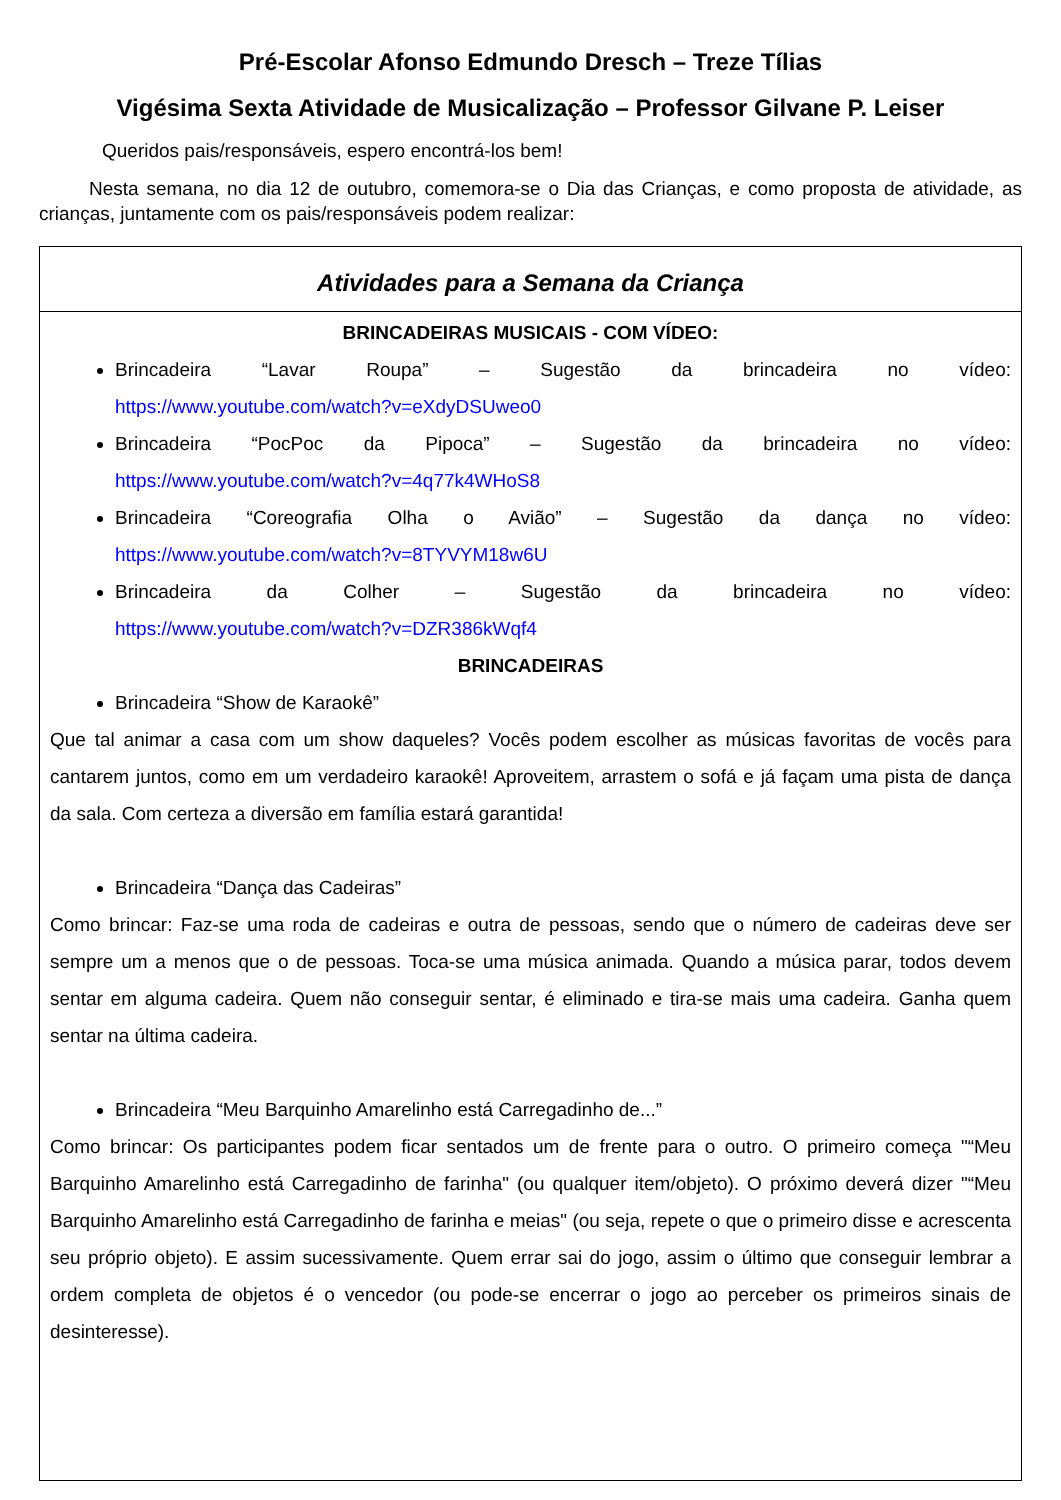Pré-Escolar Afonso Edmundo Dresch – Treze Tílias
Vigésima Sexta Atividade de Musicalização – Professor Gilvane P. Leiser
Queridos pais/responsáveis, espero encontrá-los bem!
Nesta semana, no dia 12 de outubro, comemora-se o Dia das Crianças, e como proposta de atividade, as crianças, juntamente com os pais/responsáveis podem realizar:
Atividades para a Semana da Criança
BRINCADEIRAS MUSICAIS - COM VÍDEO:
Brincadeira “Lavar Roupa” – Sugestão da brincadeira no vídeo:
https://www.youtube.com/watch?v=eXdyDSUweo0
Brincadeira “PocPoc da Pipoca” – Sugestão da brincadeira no vídeo:
https://www.youtube.com/watch?v=4q77k4WHoS8
Brincadeira “Coreografia Olha o Avião” – Sugestão da dança no vídeo:
https://www.youtube.com/watch?v=8TYVYM18w6U
Brincadeira da Colher – Sugestão da brincadeira no vídeo:
https://www.youtube.com/watch?v=DZR386kWqf4
BRINCADEIRAS
Brincadeira “Show de Karaokê”
Que tal animar a casa com um show daqueles? Vocês podem escolher as músicas favoritas de vocês para cantarem juntos, como em um verdadeiro karaokê! Aproveitem, arrastem o sofá e já façam uma pista de dança da sala. Com certeza a diversão em família estará garantida!
Brincadeira “Dança das Cadeiras”
Como brincar: Faz-se uma roda de cadeiras e outra de pessoas, sendo que o número de cadeiras deve ser sempre um a menos que o de pessoas. Toca-se uma música animada. Quando a música parar, todos devem sentar em alguma cadeira. Quem não conseguir sentar, é eliminado e tira-se mais uma cadeira. Ganha quem sentar na última cadeira.
Brincadeira “Meu Barquinho Amarelinho está Carregadinho de...”
Como brincar: Os participantes podem ficar sentados um de frente para o outro. O primeiro começa "“Meu Barquinho Amarelinho está Carregadinho de farinha" (ou qualquer item/objeto). O próximo deverá dizer "“Meu Barquinho Amarelinho está Carregadinho de farinha e meias" (ou seja, repete o que o primeiro disse e acrescenta seu próprio objeto). E assim sucessivamente. Quem errar sai do jogo, assim o último que conseguir lembrar a ordem completa de objetos é o vencedor (ou pode-se encerrar o jogo ao perceber os primeiros sinais de desinteresse).